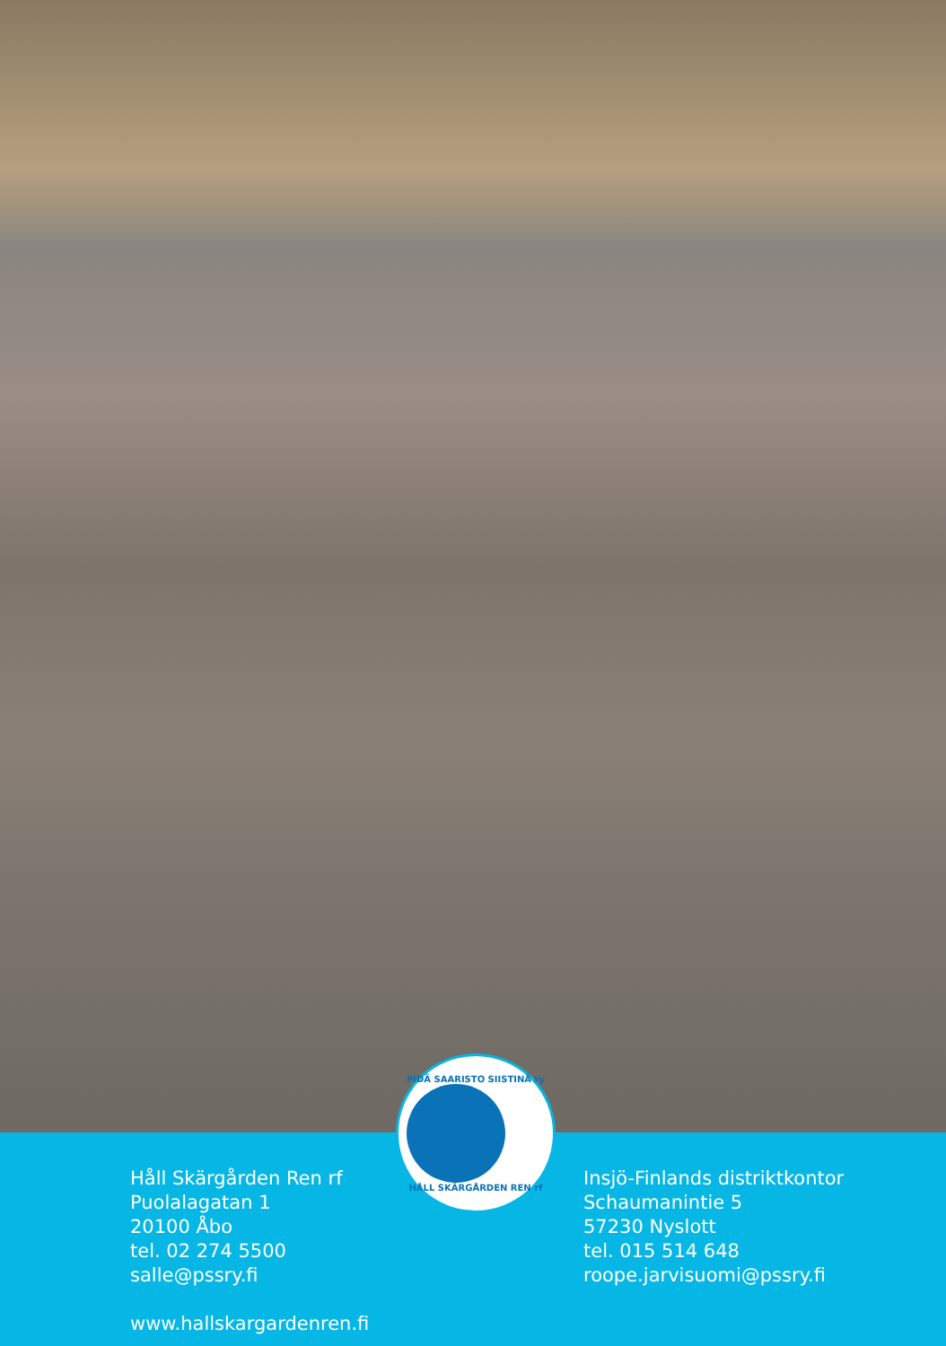PIDÄ SAARISTO SIISTINÄ ry
HÅLL SKÄRGÅRDEN REN rf
Håll Skärgården Ren rf
Puolalagatan 1
20100 Åbo
tel. 02 274 5500
salle@pssry.fi
www.hallskargardenren.fi
Insjö-Finlands distriktkontor
Schaumanintie 5
57230 Nyslott
tel. 015 514 648
roope.jarvisuomi@pssry.fi